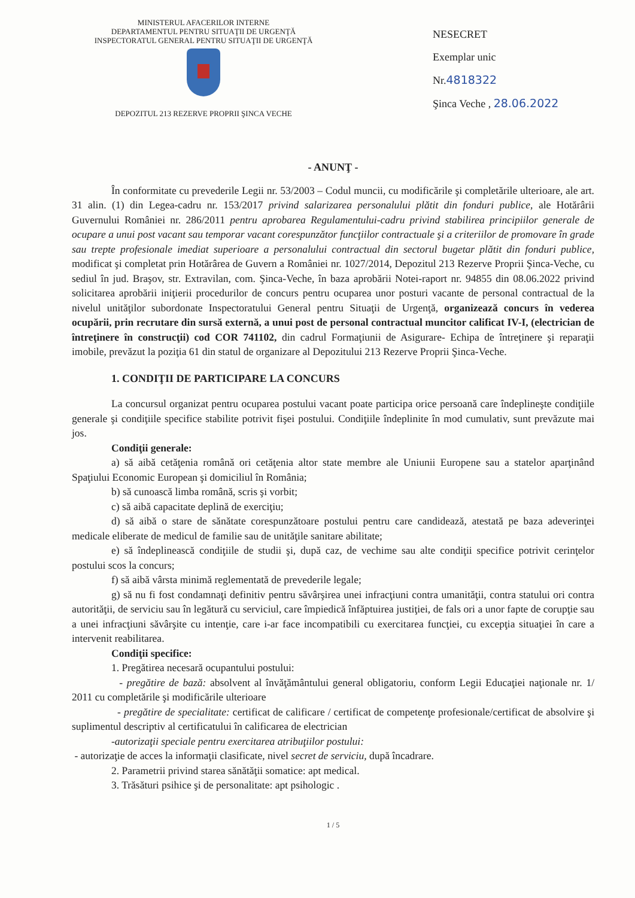MINISTERUL AFACERILOR INTERNE
DEPARTAMENTUL PENTRU SITUAŢII DE URGENŢĂ
INSPECTORATUL GENERAL PENTRU SITUAŢII DE URGENŢĂ
DEPOZITUL 213 REZERVE PROPRII ŞINCA VECHE
NESECRET
Exemplar unic
Nr.4818322
Şinca Veche , 28.06.2022
- ANUNŢ -
În conformitate cu prevederile Legii nr. 53/2003 – Codul muncii, cu modificările şi completările ulterioare, ale art. 31 alin. (1) din Legea-cadru nr. 153/2017 privind salarizarea personalului plătit din fonduri publice, ale Hotărârii Guvernului României nr. 286/2011 pentru aprobarea Regulamentului-cadru privind stabilirea principiilor generale de ocupare a unui post vacant sau temporar vacant corespunzător funcţiilor contractuale şi a criteriilor de promovare în grade sau trepte profesionale imediat superioare a personalului contractual din sectorul bugetar plătit din fonduri publice, modificat şi completat prin Hotărârea de Guvern a României nr. 1027/2014, Depozitul 213 Rezerve Proprii Şinca-Veche, cu sediul în jud. Braşov, str. Extravilan, com. Şinca-Veche, în baza aprobării Notei-raport nr. 94855 din 08.06.2022 privind solicitarea aprobării iniţierii procedurilor de concurs pentru ocuparea unor posturi vacante de personal contractual de la nivelul unităţilor subordonate Inspectoratului General pentru Situaţii de Urgenţă, organizează concurs în vederea ocupării, prin recrutare din sursă externă, a unui post de personal contractual muncitor calificat IV-I, (electrician de întreţinere în construcţii) cod COR 741102, din cadrul Formaţiunii de Asigurare- Echipa de întreţinere şi reparaţii imobile, prevăzut la poziţia 61 din statul de organizare al Depozitului 213 Rezerve Proprii Şinca-Veche.
1. CONDIŢII DE PARTICIPARE LA CONCURS
La concursul organizat pentru ocuparea postului vacant poate participa orice persoană care îndeplineşte condiţiile generale şi condiţiile specifice stabilite potrivit fişei postului. Condiţiile îndeplinite în mod cumulativ, sunt prevăzute mai jos.
Condiţii generale:
a) să aibă cetăţenia română ori cetăţenia altor state membre ale Uniunii Europene sau a statelor aparţinând Spaţiului Economic European şi domiciliul în România;
b) să cunoască limba română, scris şi vorbit;
c) să aibă capacitate deplină de exerciţiu;
d) să aibă o stare de sănătate corespunzătoare postului pentru care candidează, atestată pe baza adeverinţei medicale eliberate de medicul de familie sau de unităţile sanitare abilitate;
e) să îndeplinească condiţiile de studii şi, după caz, de vechime sau alte condiţii specifice potrivit cerinţelor postului scos la concurs;
f) să aibă vârsta minimă reglementată de prevederile legale;
g) să nu fi fost condamnaţi definitiv pentru săvârşirea unei infracţiuni contra umanităţii, contra statului ori contra autorităţii, de serviciu sau în legătură cu serviciul, care împiedică înfăptuirea justiţiei, de fals ori a unor fapte de corupţie sau a unei infracţiuni săvârşite cu intenţie, care i-ar face incompatibili cu exercitarea funcţiei, cu excepţia situaţiei în care a intervenit reabilitarea.
Condiţii specifice:
1. Pregătirea necesară ocupantului postului:
- pregătire de bază: absolvent al învăţământului general obligatoriu, conform Legii Educaţiei naţionale nr. 1/ 2011 cu completările şi modificările ulterioare
- pregătire de specialitate: certificat de calificare / certificat de competenţe profesionale/certificat de absolvire şi suplimentul descriptiv al certificatului în calificarea de electrician
-autorizaţii speciale pentru exercitarea atribuţiilor postului:
- autorizaţie de acces la informaţii clasificate, nivel secret de serviciu, după încadrare.
2. Parametrii privind starea sănătăţii somatice: apt medical.
3. Trăsături psihice şi de personalitate: apt psihologic .
1 / 5